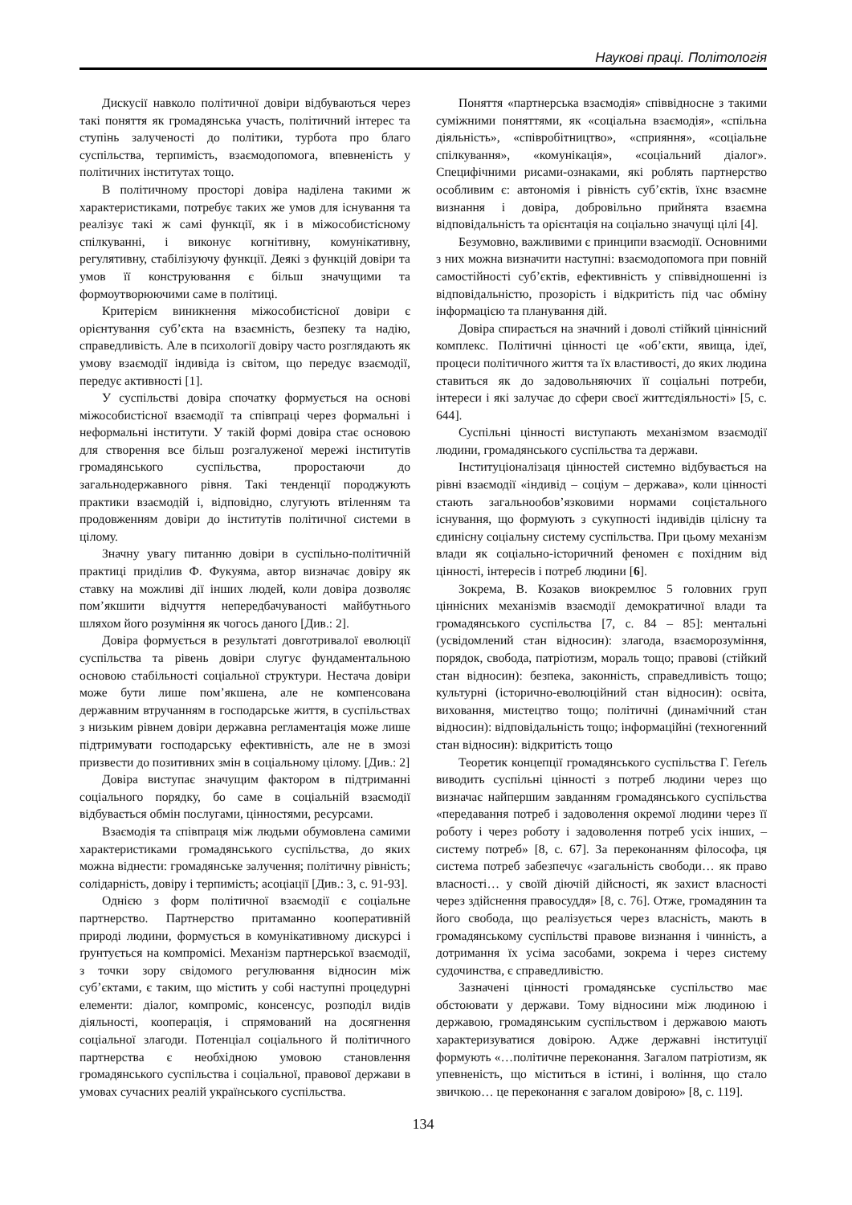Наукові праці. Політологія
Дискусії навколо політичної довіри відбуваються через такі поняття як громадянська участь, політичний інтерес та ступінь залученості до політики, турбота про благо суспільства, терпимість, взаємодопомога, впевненість у політичних інститутах тощо.
В політичному просторі довіра наділена такими ж характеристиками, потребує таких же умов для існування та реалізує такі ж самі функції, як і в міжособистісному спілкуванні, і виконує когнітивну, комунікативну, регулятивну, стабілізуючу функції. Деякі з функцій довіри та умов її конструювання є більш значущими та формоутворюючими саме в політиці.
Критерієм виникнення міжособистісної довіри є орієнтування суб’єкта на взаємність, безпеку та надію, справедливість. Але в психології довіру часто розглядають як умову взаємодії індивіда із світом, що передує взаємодії, передує активності [1].
У суспільстві довіра спочатку формується на основі міжособистісної взаємодії та співпраці через формальні і неформальні інститути. У такій формі довіра стає основою для створення все більш розгалуженої мережі інститутів громадянського суспільства, проростаючи до загальнодержавного рівня. Такі тенденції породжують практики взаємодій і, відповідно, слугують втіленням та продовженням довіри до інститутів політичної системи в цілому.
Значну увагу питанню довіри в суспільно-політичній практиці приділив Ф. Фукуяма, автор визначає довіру як ставку на можливі дії інших людей, коли довіра дозволяє пом’якшити відчуття непередбачуваності майбутнього шляхом його розуміння як чогось даного [Див.: 2].
Довіра формується в результаті довготривалої еволюції суспільства та рівень довіри слугує фундаментальною основою стабільності соціальної структури. Нестача довіри може бути лише пом’якшена, але не компенсована державним втручанням в господарське життя, в суспільствах з низьким рівнем довіри державна регламентація може лише підтримувати господарську ефективність, але не в змозі призвести до позитивних змін в соціальному цілому. [Див.: 2]
Довіра виступає значущим фактором в підтриманні соціального порядку, бо саме в соціальній взаємодії відбувається обмін послугами, цінностями, ресурсами.
Взаємодія та співпраця між людьми обумовлена самими характеристиками громадянського суспільства, до яких можна віднести: громадянське залучення; політичну рівність; солідарність, довіру і терпимість; асоціації [Див.: 3, с. 91-93].
Однією з форм політичної взаємодії є соціальне партнерство. Партнерство притаманно кооперативній природі людини, формується в комунікативному дискурсі і ґрунтується на компромісі. Механізм партнерської взаємодії, з точки зору свідомого регулювання відносин між суб’єктами, є таким, що містить у собі наступні процедурні елементи: діалог, компроміс, консенсус, розподіл видів діяльності, кооперація, і спрямований на досягнення соціальної злагоди. Потенціал соціального й політичного партнерства є необхідною умовою становлення громадянського суспільства і соціальної, правової держави в умовах сучасних реалій українського суспільства.
Поняття «партнерська взаємодія» співвідносне з такими суміжними поняттями, як «соціальна взаємодія», «спільна діяльність», «співробітництво», «сприяння», «соціальне спілкування», «комунікація», «соціальний діалог». Специфічними рисами-ознаками, які роблять партнерство особливим є: автономія і рівність суб’єктів, їхнє взаємне визнання і довіра, добровільно прийнята взаємна відповідальність та орієнтація на соціально значущі цілі [4].
Безумовно, важливими є принципи взаємодії. Основними з них можна визначити наступні: взаємодопомога при повній самостійності суб’єктів, ефективність у співвідношенні із відповідальністю, прозорість і відкритість під час обміну інформацією та планування дій.
Довіра спирається на значний і доволі стійкий ціннісний комплекс. Політичні цінності це «об’єкти, явища, ідеї, процеси політичного життя та їх властивості, до яких людина ставиться як до задовольняючих її соціальні потреби, інтереси і які залучає до сфери своєї життєдіяльності» [5, с. 644].
Суспільні цінності виступають механізмом взаємодії людини, громадянського суспільства та держави.
Інституціоналізаця цінностей системно відбувається на рівні взаємодії «індивід – соціум – держава», коли цінності стають загальнообов’язковими нормами соцієтального існування, що формують з сукупності індивідів цілісну та єдинісну соціальну систему суспільства. При цьому механізм влади як соціально-історичний феномен є похідним від цінності, інтересів і потреб людини [6].
Зокрема, В. Козаков виокремлює 5 головних груп ціннісних механізмів взаємодії демократичної влади та громадянського суспільства [7, с. 84 – 85]: ментальні (усвідомлений стан відносин): злагода, взаєморозуміння, порядок, свобода, патріотизм, мораль тощо; правові (стійкий стан відносин): безпека, законність, справедливість тощо; культурні (історично-еволюційний стан відносин): освіта, виховання, мистецтво тощо; політичні (динамічний стан відносин): відповідальність тощо; інформаційні (техногенний стан відносин): відкритість тощо
Теоретик концепції громадянського суспільства Г. Геґель виводить суспільні цінності з потреб людини через що визначає найпершим завданням громадянського суспільства «передавання потреб і задоволення окремої людини через її роботу і через роботу і задоволення потреб усіх інших, – систему потреб» [8, с. 67]. За переконанням філософа, ця система потреб забезпечує «загальність свободи… як право власності… у своїй діючій дійсності, як захист власності через здійснення правосуддя» [8, с. 76]. Отже, громадянин та його свобода, що реалізується через власність, мають в громадянському суспільстві правове визнання і чинність, а дотримання їх усіма засобами, зокрема і через систему судочинства, є справедливістю.
Зазначені цінності громадянське суспільство має обстоювати у держави. Тому відносини між людиною і державою, громадянським суспільством і державою мають характеризуватися довірою. Адже державні інституції формують «…політичне переконання. Загалом патріотизм, як упевненість, що міститься в істині, і воління, що стало звичкою… це переконання є загалом довірою» [8, с. 119].
134